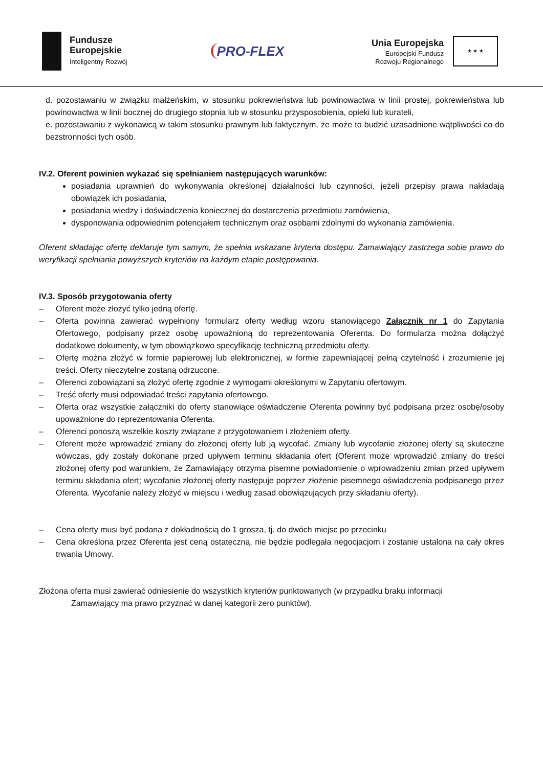Fundusze
Europejskie
Inteligentny Rozwój
PRO-FLEX
Unia Europejska
Europejski Fundusz
Rozwoju Regionalnego
★ ★ ★
d. pozostawaniu w związku małżeńskim, w stosunku pokrewieństwa lub powinowactwa w linii prostej, pokrewieństwa lub powinowactwa w linii bocznej do drugiego stopnia lub w stosunku przysposobienia, opieki lub kurateli,
e. pozostawaniu z wykonawcą w takim stosunku prawnym lub faktycznym, że może to budzić uzasadnione wątpliwości co do bezstronności tych osób.
IV.2. Oferent powinien wykazać się spełnianiem następujących warunków:
posiadania uprawnień do wykonywania określonej działalności lub czynności, jeżeli przepisy prawa nakładają obowiązek ich posiadania,
posiadania wiedzy i doświadczenia koniecznej do dostarczenia przedmiotu zamówienia,
dysponowania odpowiednim potencjałem technicznym oraz osobami zdolnymi do wykonania zamówienia.
Oferent składając ofertę deklaruje tym samym, że spełnia wskazane kryteria dostępu. Zamawiający zastrzega sobie prawo do weryfikacji spełniania powyższych kryteriów na każdym etapie postępowania.
IV.3. Sposób przygotowania oferty
– Oferent może złożyć tylko jedną ofertę.
– Oferta powinna zawierać wypełniony formularz oferty według wzoru stanowiącego Załącznik nr 1 do Zapytania Ofertowego, podpisany przez osobę upoważnioną do reprezentowania Oferenta. Do formularza można dołączyć dodatkowe dokumenty, w tym obowiązkowo specyfikację techniczną przedmiotu oferty.
– Ofertę można złożyć w formie papierowej lub elektronicznej, w formie zapewniającej pełną czytelność i zrozumienie jej treści. Oferty nieczytelne zostaną odrzucone.
– Oferenci zobowiązani są złożyć ofertę zgodnie z wymogami określonymi w Zapytaniu ofertowym.
– Treść oferty musi odpowiadać treści zapytania ofertowego.
– Oferta oraz wszystkie załączniki do oferty stanowiące oświadczenie Oferenta powinny być podpisana przez osobę/osoby upoważnione do reprezentowania Oferenta.
– Oferenci ponoszą wszelkie koszty związane z przygotowaniem i złożeniem oferty.
– Oferent może wprowadzić zmiany do złożonej oferty lub ją wycofać. Zmiany lub wycofanie złożonej oferty są skuteczne wówczas, gdy zostały dokonane przed upływem terminu składania ofert (Oferent może wprowadzić zmiany do treści złożonej oferty pod warunkiem, że Zamawiający otrzyma pisemne powiadomienie o wprowadzeniu zmian przed upływem terminu składania ofert; wycofanie złożonej oferty następuje poprzez złożenie pisemnego oświadczenia podpisanego przez Oferenta. Wycofanie należy złożyć w miejscu i według zasad obowiązujących przy składaniu oferty).
– Cena oferty musi być podana z dokładnością do 1 grosza, tj. do dwóch miejsc po przecinku
– Cena określona przez Oferenta jest ceną ostateczną, nie będzie podlegała negocjacjom i zostanie ustalona na cały okres trwania Umowy.
Złożona oferta musi zawierać odniesienie do wszystkich kryteriów punktowanych (w przypadku braku informacji
Zamawiający ma prawo przyznać w danej kategorii zero punktów).